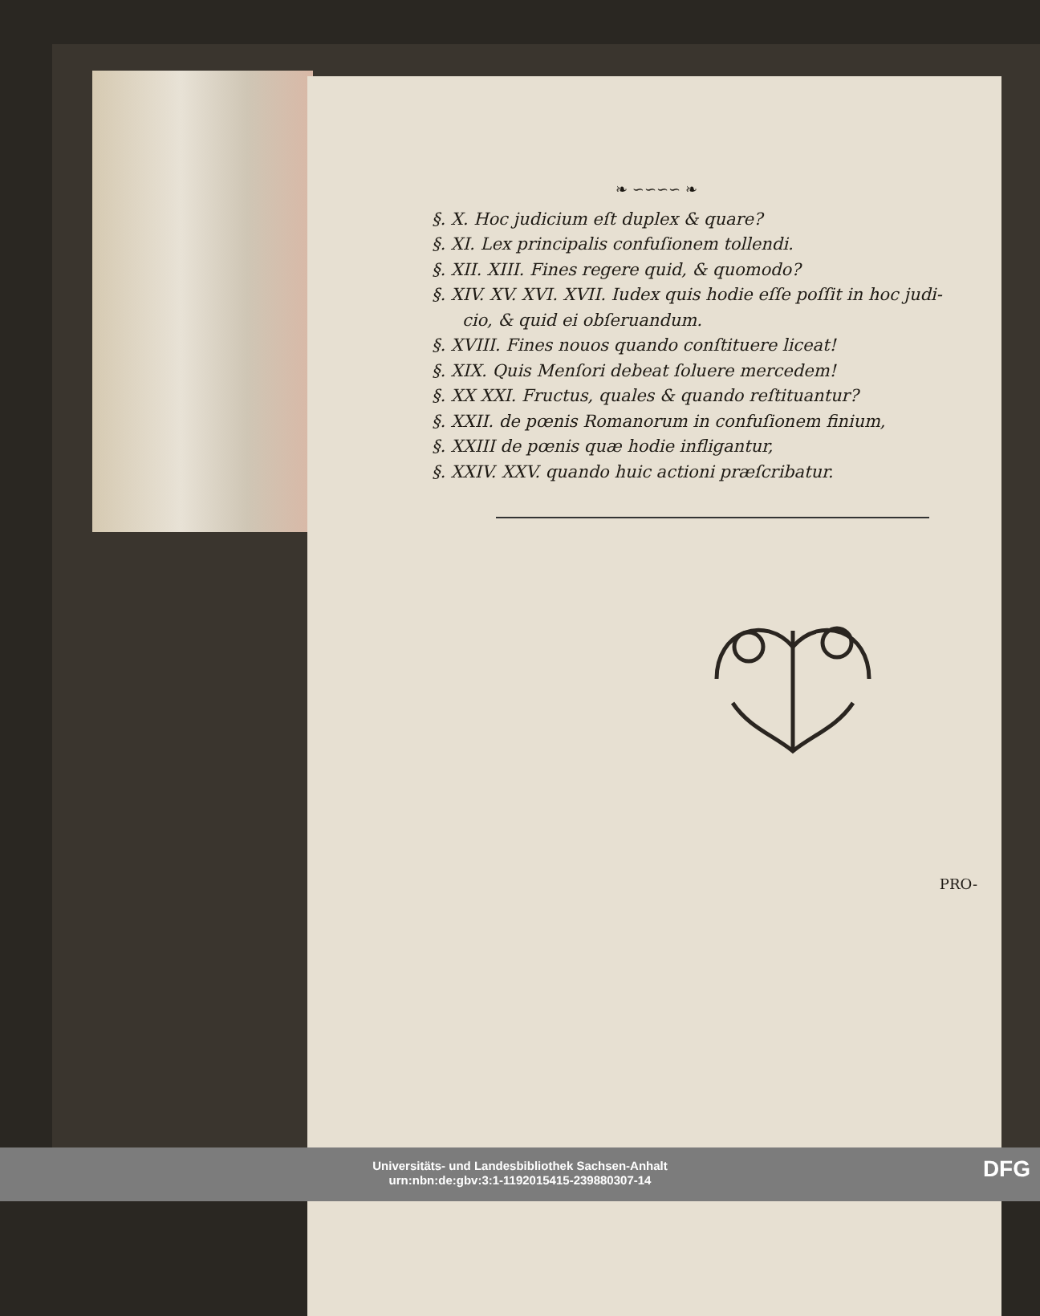❧ ∽∽∽∽ ❧
§. X. Hoc judicium eſt duplex & quare?
§. XI. Lex principalis confuſionem tollendi.
§. XII. XIII. Fines regere quid, & quomodo?
§. XIV. XV. XVI. XVII. Iudex quis hodie eſſe poſſit in hoc judi-
cio, & quid ei obſeruandum.
§. XVIII. Fines nouos quando conſtituere liceat!
§. XIX. Quis Menſori debeat ſoluere mercedem!
§. XX XXI. Fructus, quales & quando reſtituantur?
§. XXII. de pœnis Romanorum in confuſionem finium,
§. XXIII de pœnis quæ hodie infligantur,
§. XXIV. XXV. quando huic actioni præſcribatur.
PRO-
Universitäts- und Landesbibliothek Sachsen-Anhalt
urn:nbn:de:gbv:3:1-1192015415-239880307-14
DFG